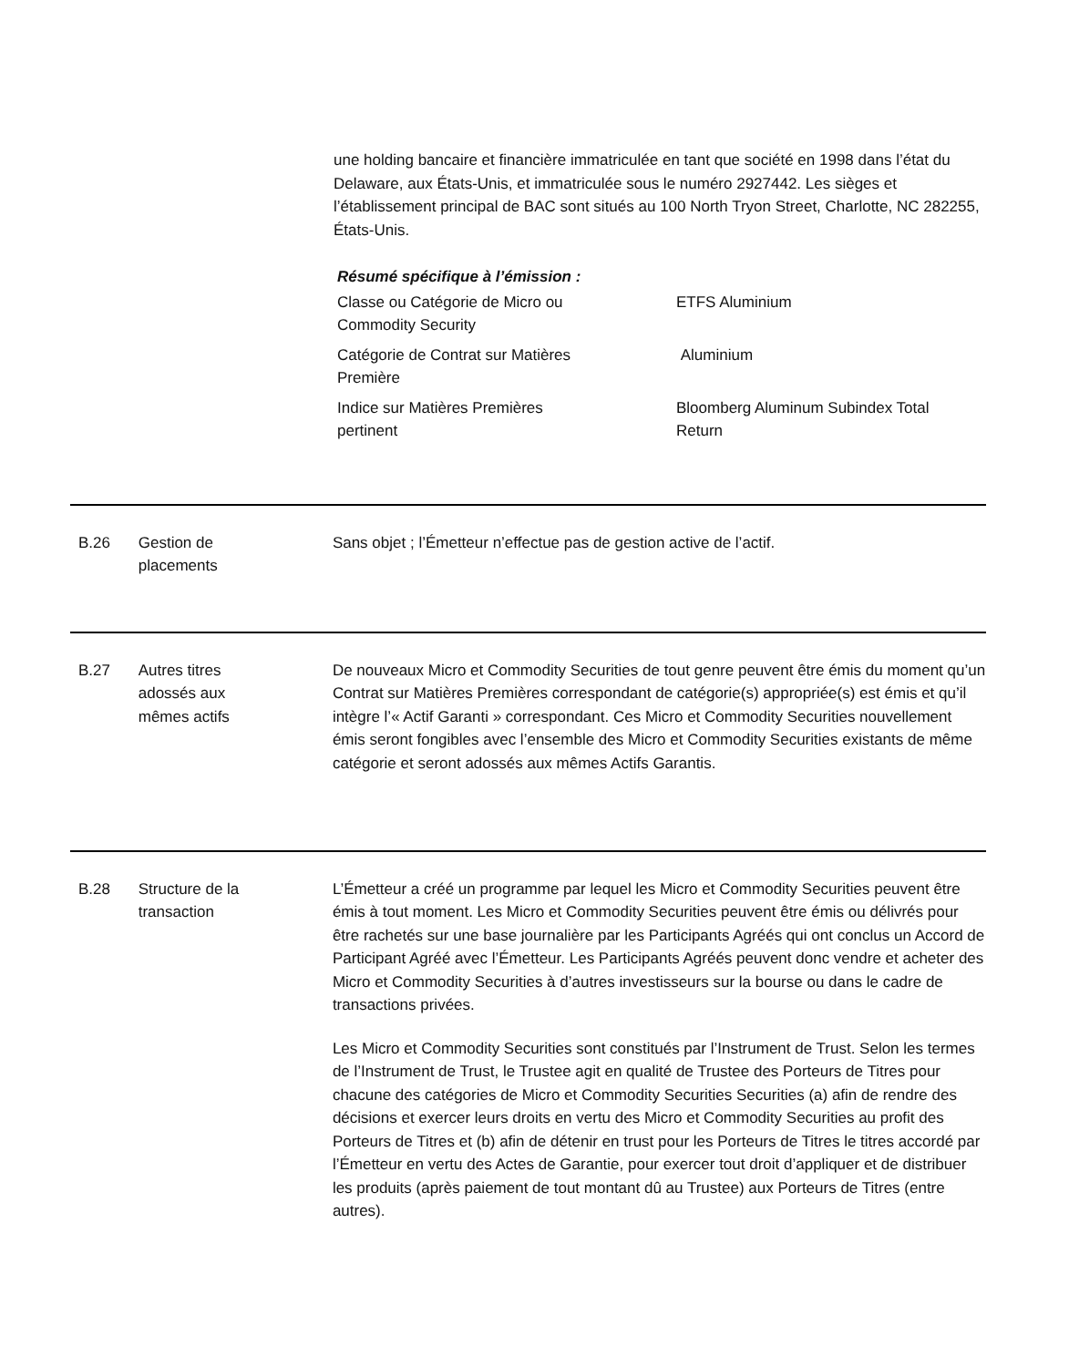une holding bancaire et financière immatriculée en tant que société en 1998 dans l’état du Delaware, aux États-Unis, et immatriculée sous le numéro 2927442. Les sièges et l’établissement principal de BAC sont situés au 100 North Tryon Street, Charlotte, NC 282255, États-Unis.
Résumé spécifique à l’émission :
| Classe ou Catégorie de Micro ou Commodity Security | ETFS Aluminium |
| Catégorie de Contrat sur Matières Première | Aluminium |
| Indice sur Matières Premières pertinent | Bloomberg Aluminum Subindex Total Return |
B.26 Gestion de
placements
Sans objet ; l’Émetteur n’effectue pas de gestion active de l’actif.
B.27 Autres titres
adossés aux
mêmes actifs
De nouveaux Micro et Commodity Securities de tout genre peuvent être émis du moment qu’un Contrat sur Matières Premières correspondant de catégorie(s) appropriée(s) est émis et qu’il intègre l’« Actif Garanti » correspondant. Ces Micro et Commodity Securities nouvellement émis seront fongibles avec l’ensemble des Micro et Commodity Securities existants de même catégorie et seront adossés aux mêmes Actifs Garantis.
B.28 Structure de la
transaction
L’Émetteur a créé un programme par lequel les Micro et Commodity Securities peuvent être émis à tout moment. Les Micro et Commodity Securities peuvent être émis ou délivrés pour être rachetés sur une base journalière par les Participants Agréés qui ont conclus un Accord de Participant Agréé avec l’Émetteur. Les Participants Agréés peuvent donc vendre et acheter des Micro et Commodity Securities à d’autres investisseurs sur la bourse ou dans le cadre de transactions privées.
Les Micro et Commodity Securities sont constitués par l’Instrument de Trust. Selon les termes de l’Instrument de Trust, le Trustee agit en qualité de Trustee des Porteurs de Titres pour chacune des catégories de Micro et Commodity Securities Securities (a) afin de rendre des décisions et exercer leurs droits en vertu des Micro et Commodity Securities au profit des Porteurs de Titres et (b) afin de détenir en trust pour les Porteurs de Titres le titres accordé par l’Émetteur en vertu des Actes de Garantie, pour exercer tout droit d’appliquer et de distribuer les produits (après paiement de tout montant dû au Trustee) aux Porteurs de Titres (entre autres).